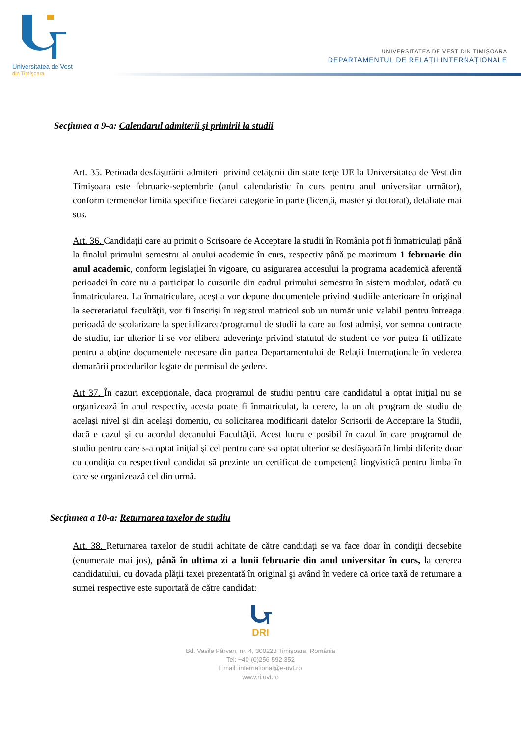Universitatea de Vest
din Timişoara
UNIVERSITATEA DE VEST DIN TIMIŞOARA
DEPARTAMENTUL DE RELAȚII INTERNAȚIONALE
Secţiunea a 9-a: Calendarul admiterii şi primirii la studii
Art. 35. Perioada desfăşurării admiterii privind cetăţenii din state terţe UE la Universitatea de Vest din Timişoara este februarie-septembrie (anul calendaristic în curs pentru anul universitar următor), conform termenelor limită specifice fiecărei categorie în parte (licenţă, master şi doctorat), detaliate mai sus.
Art. 36. Candidații care au primit o Scrisoare de Acceptare la studii în România pot fi înmatriculați până la finalul primului semestru al anului academic în curs, respectiv până pe maximum 1 februarie din anul academic, conform legislaţiei în vigoare, cu asigurarea accesului la programa academică aferentă perioadei în care nu a participat la cursurile din cadrul primului semestru în sistem modular, odată cu înmatricularea. La înmatriculare, aceştia vor depune documentele privind studiile anterioare în original la secretariatul facultăţii, vor fi înscriși în registrul matricol sub un număr unic valabil pentru întreaga perioadă de școlarizare la specializarea/programul de studii la care au fost admiși, vor semna contracte de studiu, iar ulterior li se vor elibera adeverinţe privind statutul de student ce vor putea fi utilizate pentru a obţine documentele necesare din partea Departamentului de Relaţii Internaţionale în vederea demarării procedurilor legate de permisul de şedere.
Art 37. În cazuri excepţionale, daca programul de studiu pentru care candidatul a optat iniţial nu se organizează în anul respectiv, acesta poate fi înmatriculat, la cerere, la un alt program de studiu de acelaşi nivel şi din acelaşi domeniu, cu solicitarea modificarii datelor Scrisorii de Acceptare la Studii, dacă e cazul şi cu acordul decanului Facultăţii. Acest lucru e posibil în cazul în care programul de studiu pentru care s-a optat iniţial şi cel pentru care s-a optat ulterior se desfăşoară în limbi diferite doar cu condiţia ca respectivul candidat să prezinte un certificat de competenţă lingvistică pentru limba în care se organizează cel din urmă.
Secţiunea a 10-a: Returnarea taxelor de studiu
Art. 38. Returnarea taxelor de studii achitate de către candidaţi se va face doar în condiţii deosebite (enumerate mai jos), până în ultima zi a lunii februarie din anul universitar în curs, la cererea candidatului, cu dovada plăţii taxei prezentată în original şi având în vedere că orice taxă de returnare a sumei respective este suportată de către candidat:
DRI
Bd. Vasile Pârvan, nr. 4, 300223 Timişoara, România
Tel: +40-(0)256-592.352
Email: international@e-uvt.ro
www.ri.uvt.ro